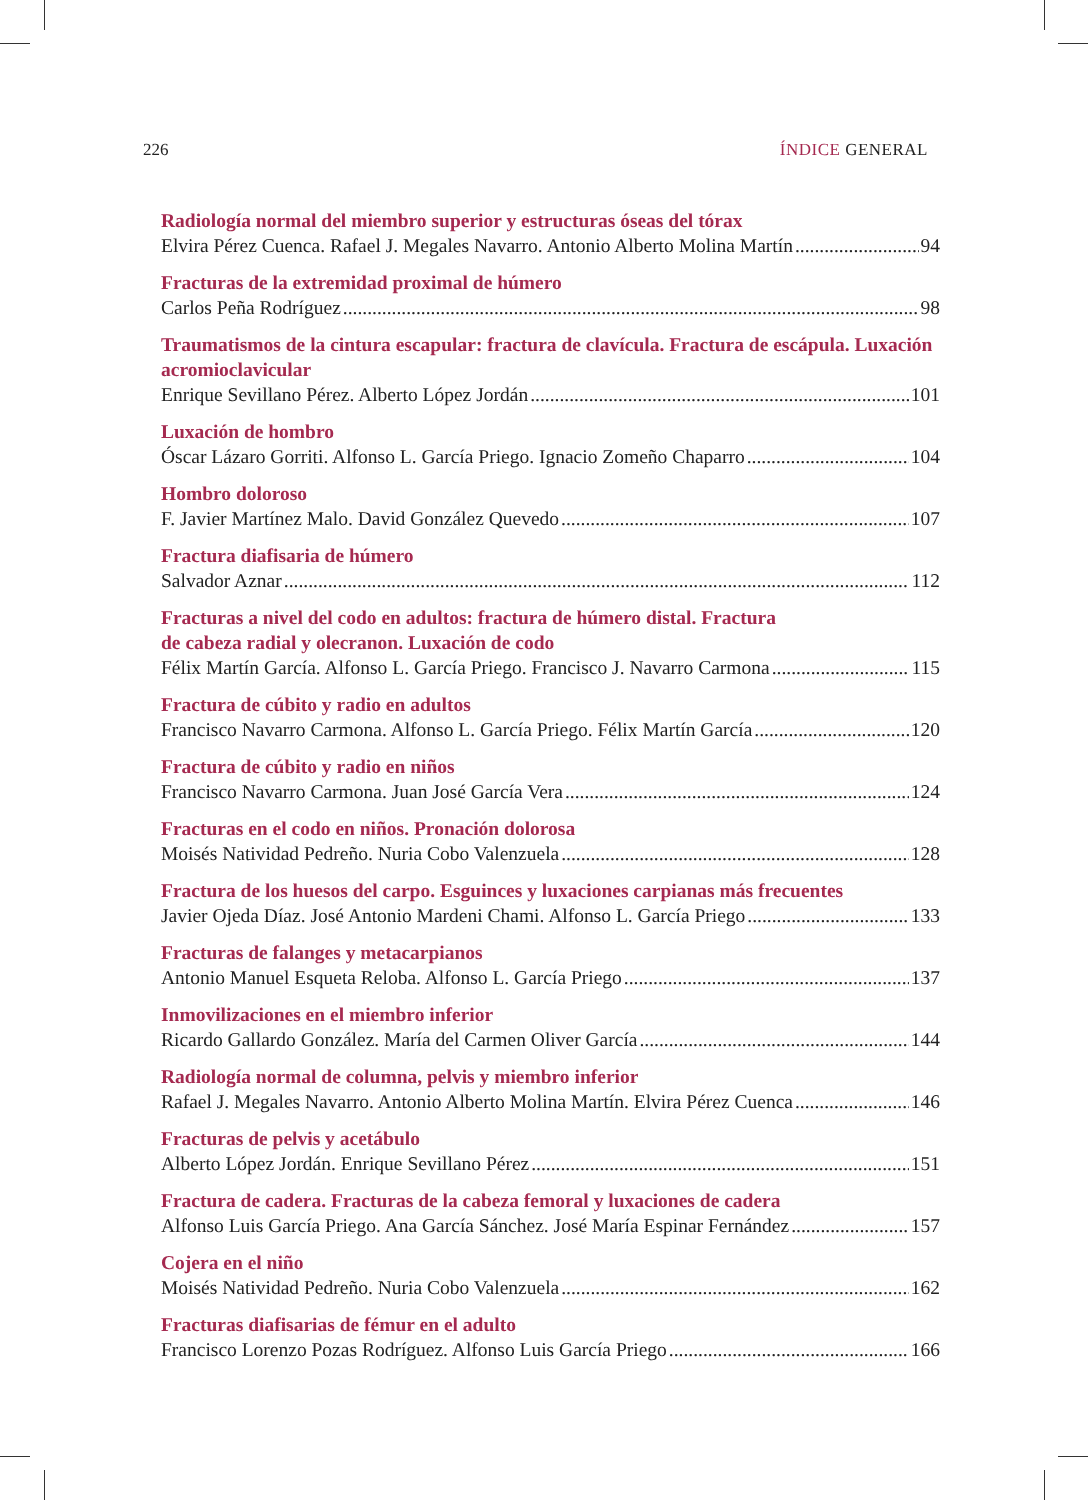226 ÍNDICE GENERAL
Radiología normal del miembro superior y estructuras óseas del tórax
Elvira Pérez Cuenca. Rafael J. Megales Navarro. Antonio Alberto Molina Martín 94
Fracturas de la extremidad proximal de húmero
Carlos Peña Rodríguez 98
Traumatismos de la cintura escapular: fractura de clavícula. Fractura de escápula. Luxación acromioclavicular
Enrique Sevillano Pérez. Alberto López Jordán 101
Luxación de hombro
Óscar Lázaro Gorriti. Alfonso L. García Priego. Ignacio Zomeño Chaparro 104
Hombro doloroso
F. Javier Martínez Malo. David González Quevedo 107
Fractura diafisaria de húmero
Salvador Aznar 112
Fracturas a nivel del codo en adultos: fractura de húmero distal. Fractura
de cabeza radial y olecranon. Luxación de codo
Félix Martín García. Alfonso L. García Priego. Francisco J. Navarro Carmona 115
Fractura de cúbito y radio en adultos
Francisco Navarro Carmona. Alfonso L. García Priego. Félix Martín García 120
Fractura de cúbito y radio en niños
Francisco Navarro Carmona. Juan José García Vera 124
Fracturas en el codo en niños. Pronación dolorosa
Moisés Natividad Pedreño. Nuria Cobo Valenzuela 128
Fractura de los huesos del carpo. Esguinces y luxaciones carpianas más frecuentes
Javier Ojeda Díaz. José Antonio Mardeni Chami. Alfonso L. García Priego 133
Fracturas de falanges y metacarpianos
Antonio Manuel Esqueta Reloba. Alfonso L. García Priego 137
Inmovilizaciones en el miembro inferior
Ricardo Gallardo González. María del Carmen Oliver García 144
Radiología normal de columna, pelvis y miembro inferior
Rafael J. Megales Navarro. Antonio Alberto Molina Martín. Elvira Pérez Cuenca 146
Fracturas de pelvis y acetábulo
Alberto López Jordán. Enrique Sevillano Pérez 151
Fractura de cadera. Fracturas de la cabeza femoral y luxaciones de cadera
Alfonso Luis García Priego. Ana García Sánchez. José María Espinar Fernández 157
Cojera en el niño
Moisés Natividad Pedreño. Nuria Cobo Valenzuela 162
Fracturas diafisarias de fémur en el adulto
Francisco Lorenzo Pozas Rodríguez. Alfonso Luis García Priego 166